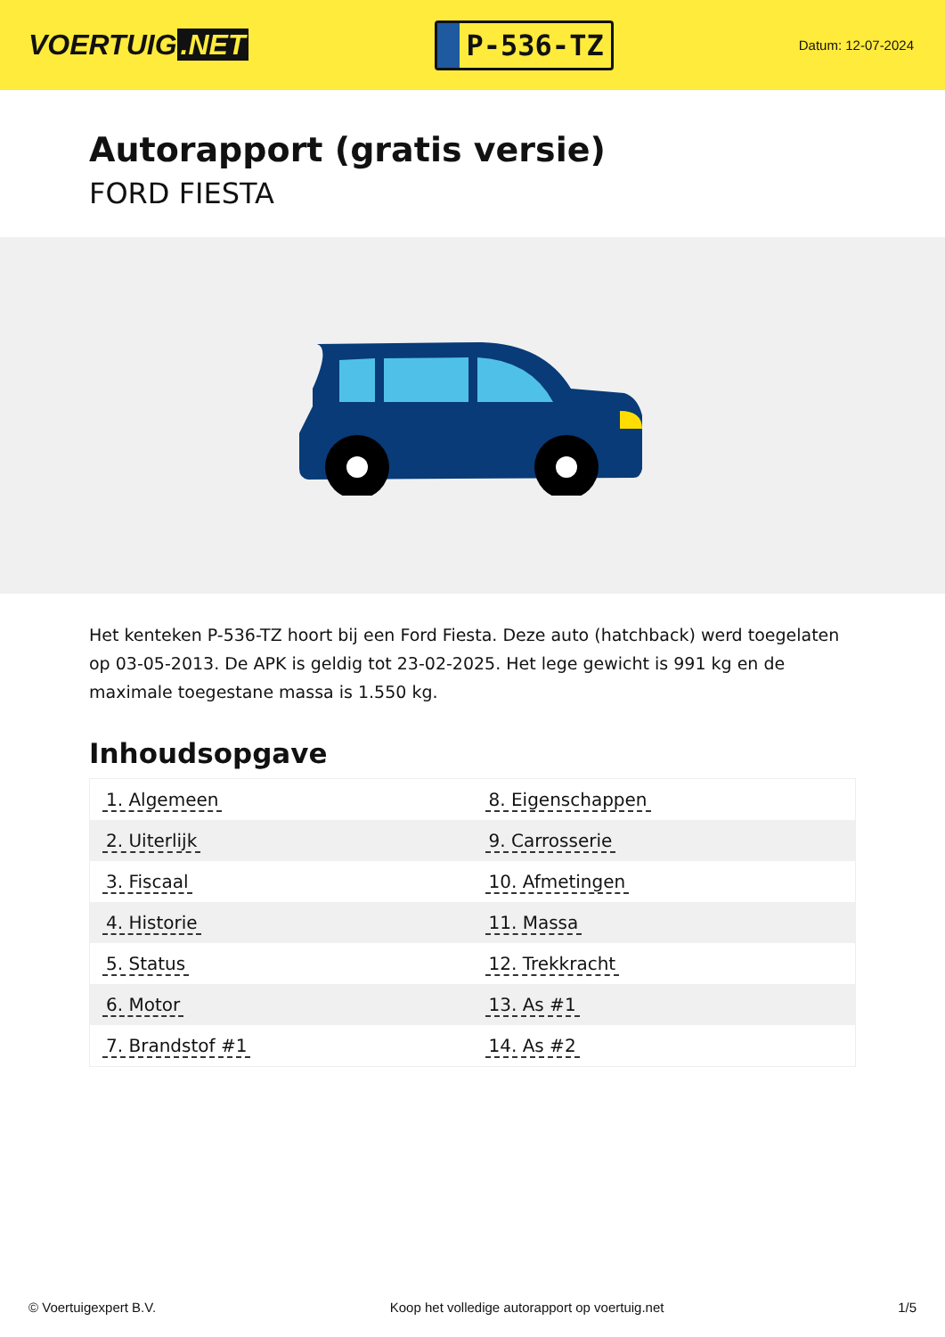VOERTUIG.NET
P-536-TZ
Datum: 12-07-2024
Autorapport (gratis versie)
FORD FIESTA
Het kenteken P-536-TZ hoort bij een Ford Fiesta. Deze auto (hatchback) werd toegelaten op 03-05-2013. De APK is geldig tot 23-02-2025. Het lege gewicht is 991 kg en de maximale toegestane massa is 1.550 kg.
Inhoudsopgave
| 1. Algemeen | 8. Eigenschappen |
| 2. Uiterlijk | 9. Carrosserie |
| 3. Fiscaal | 10. Afmetingen |
| 4. Historie | 11. Massa |
| 5. Status | 12. Trekkracht |
| 6. Motor | 13. As #1 |
| 7. Brandstof #1 | 14. As #2 |
© Voertuigexpert B.V. Koop het volledige autorapport op voertuig.net 1/5